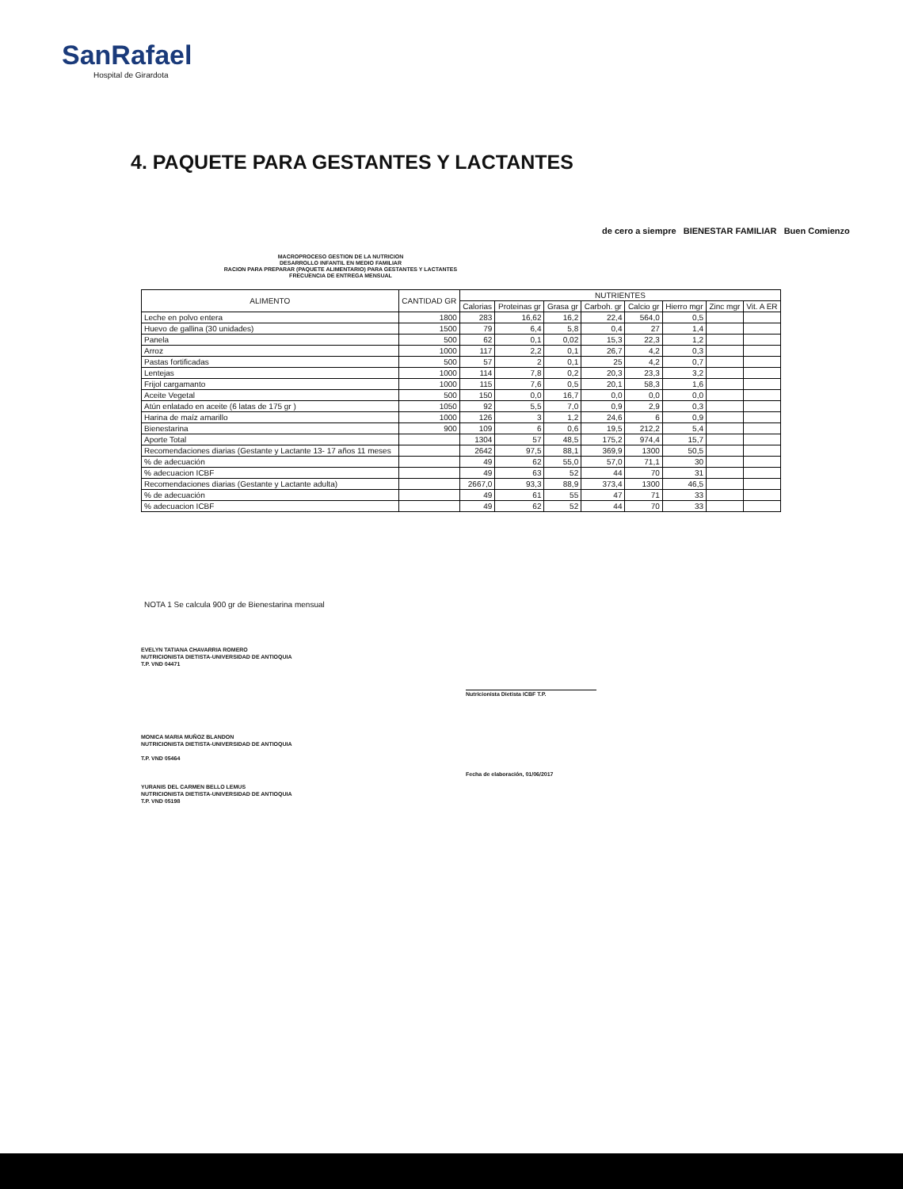SanRafael
Hospital de Girardota
4. PAQUETE PARA GESTANTES Y LACTANTES
de cero a siempre BIENESTAR FAMILIAR Buen Comienzo
MACROPROCESO GESTION DE LA NUTRICION
DESARROLLO INFANTIL EN MEDIO FAMILIAR
RACION PARA PREPARAR (PAQUETE ALIMENTARIO) PARA GESTANTES Y LACTANTES
FRECUENCIA DE ENTREGA MENSUAL
| ALIMENTO | CANTIDAD GR | NUTRIENTES | | | | | | | |
| --- | --- | --- | --- | --- | --- | --- | --- | --- | --- |
| | | Calorias | Proteinas gr | Grasa gr | Carboh. gr | Calcio gr | Hierro mgr | Zinc mgr | Vit. A ER |
| Leche en polvo entera | 1800 | 283 | 16,62 | 16,2 | 22,4 | 564,0 | 0,5 | | |
| Huevo de gallina (30 unidades) | 1500 | 79 | 6,4 | 5,8 | 0,4 | 27 | 1,4 | | |
| Panela | 500 | 62 | 0,1 | 0,02 | 15,3 | 22,3 | 1,2 | | |
| Arroz | 1000 | 117 | 2,2 | 0,1 | 26,7 | 4,2 | 0,3 | | |
| Pastas fortificadas | 500 | 57 | 2 | 0,1 | 25 | 4,2 | 0,7 | | |
| Lentejas | 1000 | 114 | 7,8 | 0,2 | 20,3 | 23,3 | 3,2 | | |
| Frijol cargamanto | 1000 | 115 | 7,6 | 0,5 | 20,1 | 58,3 | 1,6 | | |
| Aceite Vegetal | 500 | 150 | 0,0 | 16,7 | 0,0 | 0,0 | 0,0 | | |
| Atún enlatado en aceite (6 latas de 175 gr ) | 1050 | 92 | 5,5 | 7,0 | 0,9 | 2,9 | 0,3 | | |
| Harina de maíz amarillo | 1000 | 126 | 3 | 1,2 | 24,6 | 6 | 0,9 | | |
| Bienestarina | 900 | 109 | 6 | 0,6 | 19,5 | 212,2 | 5,4 | | |
| Aporte Total | | 1304 | 57 | 48,5 | 175,2 | 974,4 | 15,7 | | |
| Recomendaciones diarias (Gestante y Lactante 13- 17 años 11 meses | | 2642 | 97,5 | 88,1 | 369,9 | 1300 | 50,5 | | |
| % de adecuación | | 49 | 62 | 55,0 | 57,0 | 71,1 | 30 | | |
| % adecuacion ICBF | | 49 | 63 | 52 | 44 | 70 | 31 | | |
| Recomendaciones diarias (Gestante y Lactante adulta) | | 2667,0 | 93,3 | 88,9 | 373,4 | 1300 | 46,5 | | |
| % de adecuación | | 49 | 61 | 55 | 47 | 71 | 33 | | |
| % adecuacion ICBF | | 49 | 62 | 52 | 44 | 70 | 33 | | |
NOTA 1 Se calcula 900 gr de Bienestarina mensual
EVELYN TATIANA CHAVARRIA ROMERO
NUTRICIONISTA DIETISTA-UNIVERSIDAD DE ANTIOQUIA
T.P. VND 04471
Nutricionista Dietista ICBF T.P.
MONICA MARIA MUÑOZ BLANDON
NUTRICIONISTA DIETISTA-UNIVERSIDAD DE ANTIOQUIA
T.P. VND 05464
Fecha de elaboración, 01/06/2017
YURANIS DEL CARMEN BELLO LEMUS
NUTRICIONISTA DIETISTA-UNIVERSIDAD DE ANTIOQUIA
T.P. VND 05198